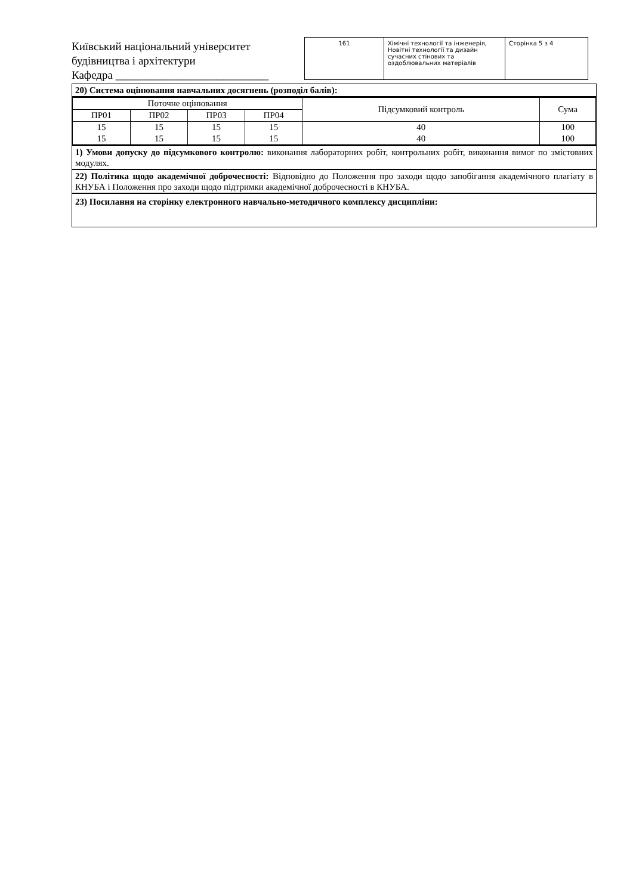Київський національний університет будівництва і архітектури
Кафедра ___________________________
| 161 | Хімічні технології та інженерія, Новітні технології та дизайн сучасних стінових та оздоблювальних матеріалів | Сторінка 5 з 4 |
20) Система оцінювання навчальних досягнень (розподіл балів):
| Поточне оцінювання | | | | Підсумковий контроль | Сума |
| --- | --- | --- | --- | --- | --- |
| ПР01 | ПР02 | ПР03 | ПР04 | | |
| 15 15 | 15 15 | 15 15 | 15 15 | 40 40 | 100 100 |
1) Умови допуску до підсумкового контролю: виконання лабораторних робіт, контрольних робіт, виконання вимог по змістовних модулях.
22) Політика щодо академічної доброчесності: Відповідно до Положення про заходи щодо запобігання академічного плагіату в КНУБА і Положення про заходи щодо підтримки академічної доброчесності в КНУБА.
23) Посилання на сторінку електронного навчально-методичного комплексу дисципліни: